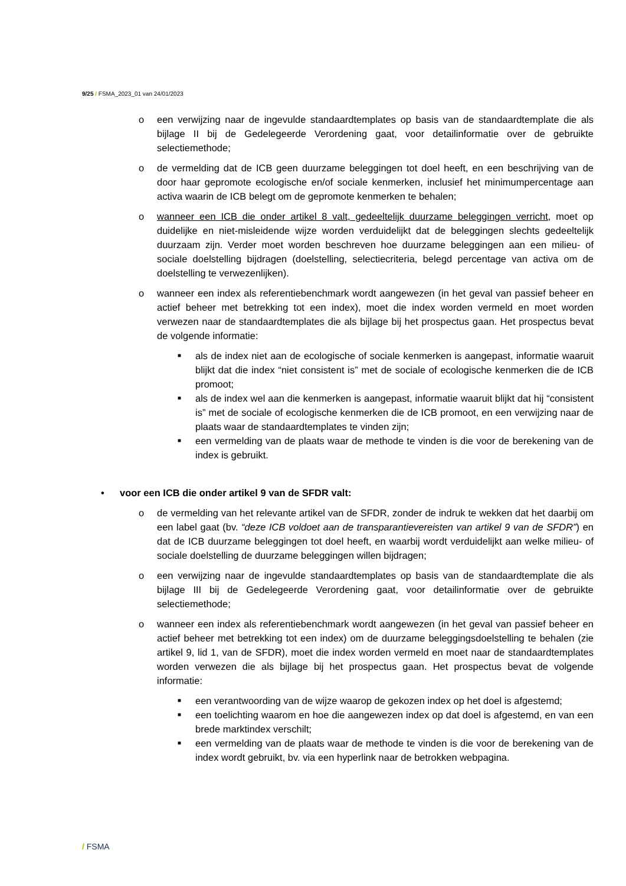9/25 / FSMA_2023_01 van 24/01/2023
o een verwijzing naar de ingevulde standaardtemplates op basis van de standaardtemplate die als bijlage II bij de Gedelegeerde Verordening gaat, voor detailinformatie over de gebruikte selectiemethode;
o de vermelding dat de ICB geen duurzame beleggingen tot doel heeft, en een beschrijving van de door haar gepromote ecologische en/of sociale kenmerken, inclusief het minimumpercentage aan activa waarin de ICB belegt om de gepromote kenmerken te behalen;
o wanneer een ICB die onder artikel 8 valt, gedeeltelijk duurzame beleggingen verricht, moet op duidelijke en niet-misleidende wijze worden verduidelijkt dat de beleggingen slechts gedeeltelijk duurzaam zijn. Verder moet worden beschreven hoe duurzame beleggingen aan een milieu- of sociale doelstelling bijdragen (doelstelling, selectiecriteria, belegd percentage van activa om de doelstelling te verwezenlijken).
o wanneer een index als referentiebenchmark wordt aangewezen (in het geval van passief beheer en actief beheer met betrekking tot een index), moet die index worden vermeld en moet worden verwezen naar de standaardtemplates die als bijlage bij het prospectus gaan. Het prospectus bevat de volgende informatie:
■
als de index niet aan de ecologische of sociale kenmerken is aangepast, informatie waaruit blijkt dat die index “niet consistent is” met de sociale of ecologische kenmerken die de ICB promoot;
■
als de index wel aan die kenmerken is aangepast, informatie waaruit blijkt dat hij “consistent is” met de sociale of ecologische kenmerken die de ICB promoot, en een verwijzing naar de plaats waar de standaardtemplates te vinden zijn;
■
een vermelding van de plaats waar de methode te vinden is die voor de berekening van de index is gebruikt.
• voor een ICB die onder artikel 9 van de SFDR valt:
o de vermelding van het relevante artikel van de SFDR, zonder de indruk te wekken dat het daarbij om een label gaat (bv. “deze ICB voldoet aan de transparantievereisten van artikel 9 van de SFDR”) en dat de ICB duurzame beleggingen tot doel heeft, en waarbij wordt verduidelijkt aan welke milieu- of sociale doelstelling de duurzame beleggingen willen bijdragen;
o een verwijzing naar de ingevulde standaardtemplates op basis van de standaardtemplate die als bijlage III bij de Gedelegeerde Verordening gaat, voor detailinformatie over de gebruikte selectiemethode;
o wanneer een index als referentiebenchmark wordt aangewezen (in het geval van passief beheer en actief beheer met betrekking tot een index) om de duurzame beleggingsdoelstelling te behalen (zie artikel 9, lid 1, van de SFDR), moet die index worden vermeld en moet naar de standaardtemplates worden verwezen die als bijlage bij het prospectus gaan. Het prospectus bevat de volgende informatie:
■
een verantwoording van de wijze waarop de gekozen index op het doel is afgestemd;
■
een toelichting waarom en hoe die aangewezen index op dat doel is afgestemd, en van een brede marktindex verschilt;
■
een vermelding van de plaats waar de methode te vinden is die voor de berekening van de index wordt gebruikt, bv. via een hyperlink naar de betrokken webpagina.
/ FSMA